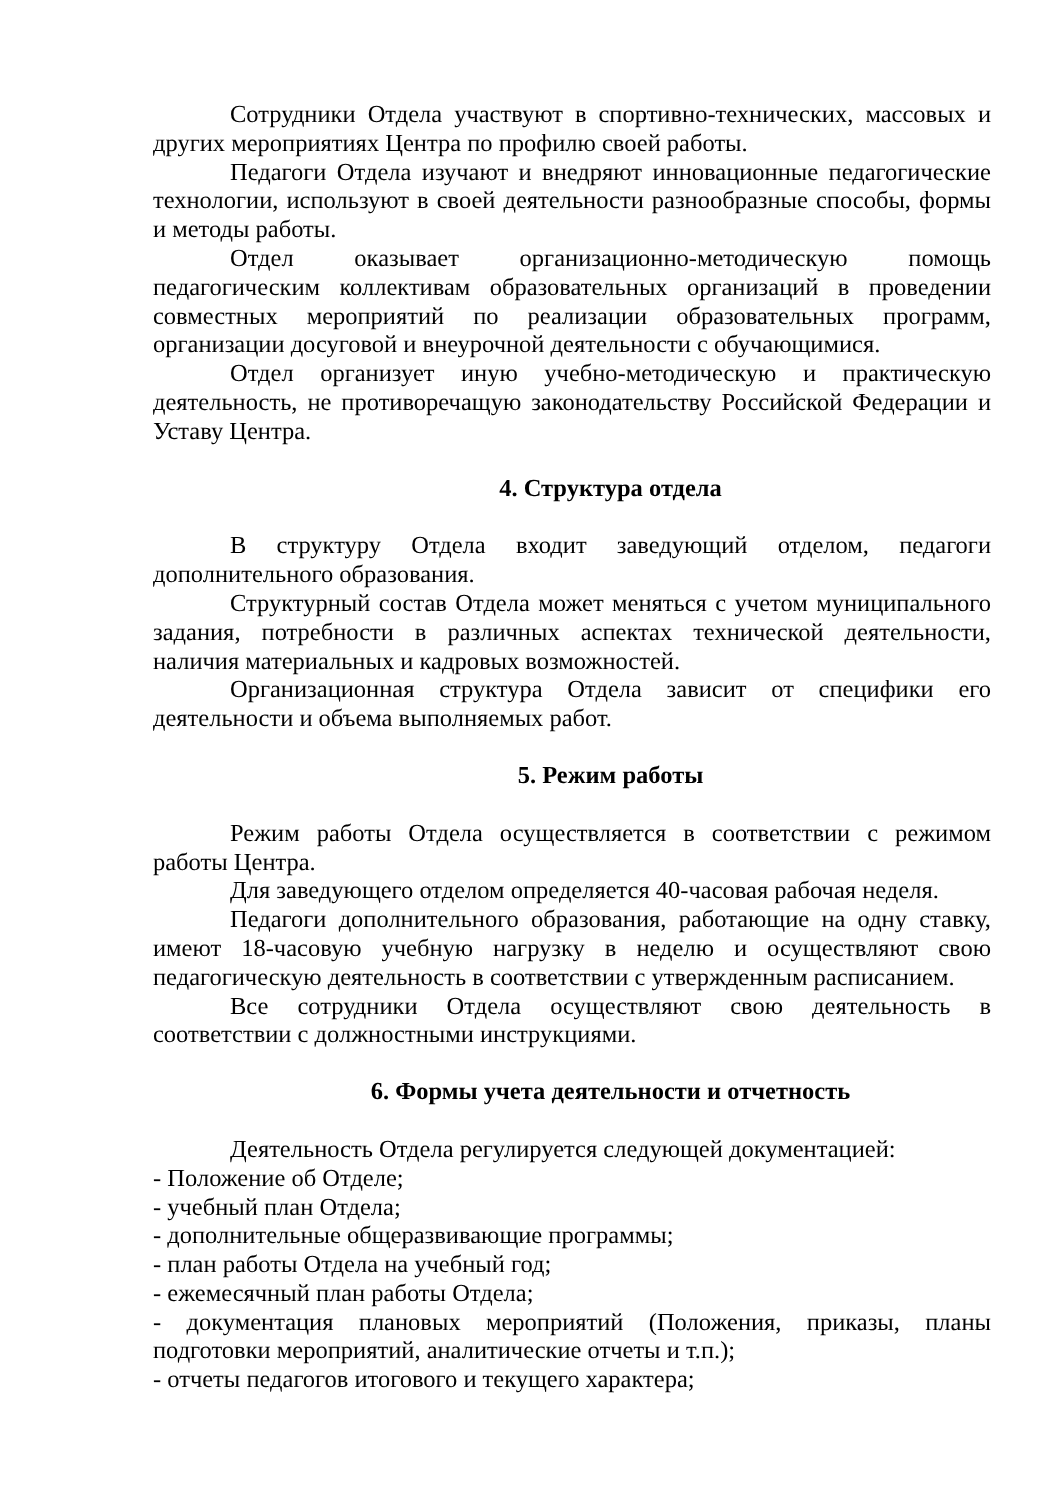Сотрудники Отдела участвуют в спортивно-технических, массовых и других мероприятиях Центра по профилю своей работы.
Педагоги Отдела изучают и внедряют инновационные педагогические технологии, используют в своей деятельности разнообразные способы, формы и методы работы.
Отдел оказывает организационно-методическую помощь педагогическим коллективам образовательных организаций в проведении совместных мероприятий по реализации образовательных программ, организации досуговой и внеурочной деятельности с обучающимися.
Отдел организует иную учебно-методическую и практическую деятельность, не противоречащую законодательству Российской Федерации и Уставу Центра.
4. Структура отдела
В структуру Отдела входит заведующий отделом, педагоги дополнительного образования.
Структурный состав Отдела может меняться с учетом муниципального задания, потребности в различных аспектах технической деятельности, наличия материальных и кадровых возможностей.
Организационная структура Отдела зависит от специфики его деятельности и объема выполняемых работ.
5. Режим работы
Режим работы Отдела осуществляется в соответствии с режимом работы Центра.
Для заведующего отделом определяется 40-часовая рабочая неделя.
Педагоги дополнительного образования, работающие на одну ставку, имеют 18-часовую учебную нагрузку в неделю и осуществляют свою педагогическую деятельность в соответствии с утвержденным расписанием.
Все сотрудники Отдела осуществляют свою деятельность в соответствии с должностными инструкциями.
6. Формы учета деятельности и отчетность
Деятельность Отдела регулируется следующей документацией:
- Положение об Отделе;
- учебный план Отдела;
- дополнительные общеразвивающие программы;
- план работы Отдела на учебный год;
- ежемесячный план работы Отдела;
- документация плановых мероприятий (Положения, приказы, планы подготовки мероприятий, аналитические отчеты и т.п.);
- отчеты педагогов итогового и текущего характера;